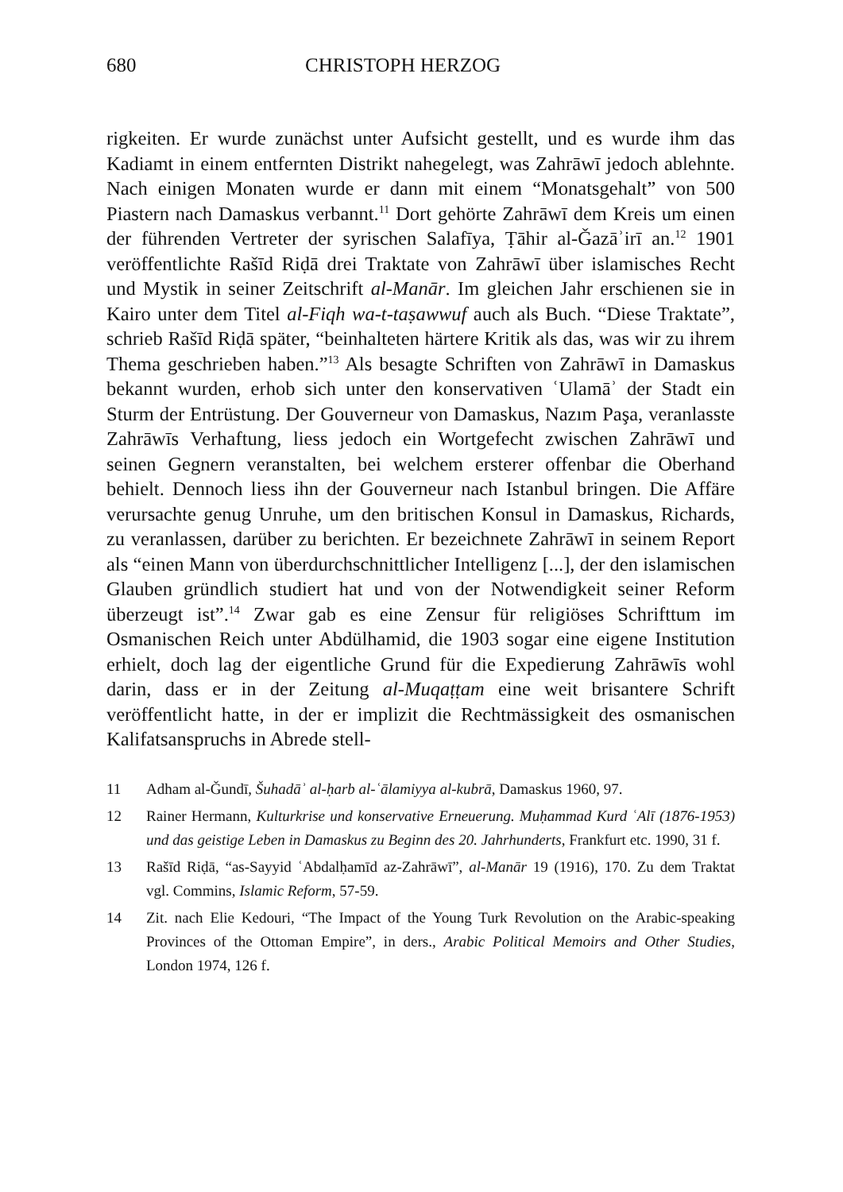680 CHRISTOPH HERZOG
rigkeiten. Er wurde zunächst unter Aufsicht gestellt, und es wurde ihm das Kadiamt in einem entfernten Distrikt nahegelegt, was Zahrāwī jedoch ablehnte. Nach einigen Monaten wurde er dann mit einem “Monatsgehalt” von 500 Piastern nach Damaskus verbannt.<sup>11</sup> Dort gehörte Zahrāwī dem Kreis um einen der führenden Vertreter der syrischen Salafīya, Ṭāhir al-Ǧazāʾirī an.<sup>12</sup> 1901 veröffentlichte Rašīd Riḍā drei Traktate von Zahrāwī über islamisches Recht und Mystik in seiner Zeitschrift al-Manār. Im gleichen Jahr erschienen sie in Kairo unter dem Titel al-Fiqh wa-t-taṣawwuf auch als Buch. “Diese Traktate”, schrieb Rašīd Riḍā später, “beinhalteten härtere Kritik als das, was wir zu ihrem Thema geschrieben haben.”<sup>13</sup> Als besagte Schriften von Zahrāwī in Damaskus bekannt wurden, erhob sich unter den konservativen ʿUlamāʾ der Stadt ein Sturm der Entrüstung. Der Gouverneur von Damaskus, Nazım Paşa, veranlasste Zahrāwīs Verhaftung, liess jedoch ein Wortgefecht zwischen Zahrāwī und seinen Gegnern veranstalten, bei welchem ersterer offenbar die Oberhand behielt. Dennoch liess ihn der Gouverneur nach Istanbul bringen. Die Affäre verursachte genug Unruhe, um den britischen Konsul in Damaskus, Richards, zu veranlassen, darüber zu berichten. Er bezeichnete Zahrāwī in seinem Report als “einen Mann von überdurchschnittlicher Intelligenz [...], der den islamischen Glauben gründlich studiert hat und von der Notwendigkeit seiner Reform überzeugt ist”.<sup>14</sup> Zwar gab es eine Zensur für religiöses Schrifttum im Osmanischen Reich unter Abdülhamid, die 1903 sogar eine eigene Institution erhielt, doch lag der eigentliche Grund für die Expedierung Zahrāwīs wohl darin, dass er in der Zeitung al-Muqaṭṭam eine weit brisantere Schrift veröffentlicht hatte, in der er implizit die Rechtmässigkeit des osmanischen Kalifatsanspruchs in Abrede stell-
11 Adham al-Ǧundī, Šuhadāʾ al-ḥarb al-ʿālamiyya al-kubrā, Damaskus 1960, 97.
12 Rainer Hermann, Kulturkrise und konservative Erneuerung. Muḥammad Kurd ʿAlī (1876-1953) und das geistige Leben in Damaskus zu Beginn des 20. Jahrhunderts, Frankfurt etc. 1990, 31 f.
13 Rašīd Riḍā, “as-Sayyid ʿAbdalḥamīd az-Zahrāwī”, al-Manār 19 (1916), 170. Zu dem Traktat vgl. Commins, Islamic Reform, 57-59.
14 Zit. nach Elie Kedouri, “The Impact of the Young Turk Revolution on the Arabic-speaking Provinces of the Ottoman Empire”, in ders., Arabic Political Memoirs and Other Studies, London 1974, 126 f.